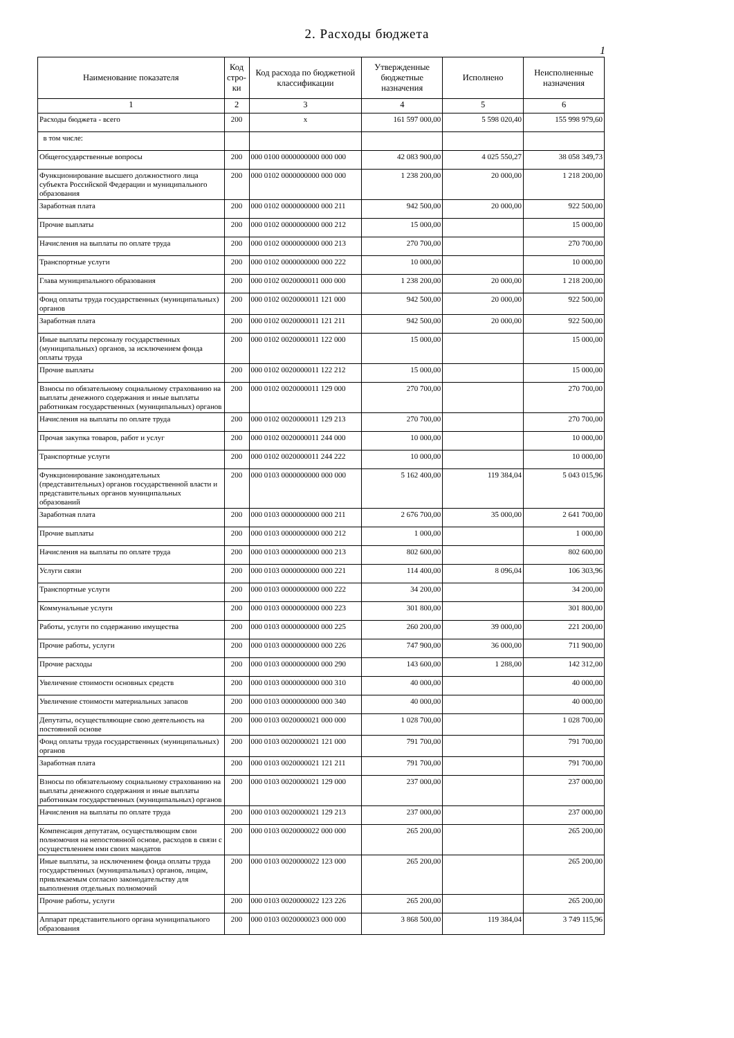2. Расходы бюджета
1
| Наименование показателя | Код стро-ки | Код расхода по бюджетной классификации | Утвержденные бюджетные назначения | Исполнено | Неисполненные назначения |
| --- | --- | --- | --- | --- | --- |
| 1 | 2 | 3 | 4 | 5 | 6 |
| Расходы бюджета - всего | 200 | x | 161 597 000,00 | 5 598 020,40 | 155 998 979,60 |
| в том числе: | | | | | |
| Общегосударственные вопросы | 200 | 000 0100 0000000000 000 000 | 42 083 900,00 | 4 025 550,27 | 38 058 349,73 |
| Функционирование высшего должностного лица субъекта Российской Федерации и муниципального образования | 200 | 000 0102 0000000000 000 000 | 1 238 200,00 | 20 000,00 | 1 218 200,00 |
| Заработная плата | 200 | 000 0102 0000000000 000 211 | 942 500,00 | 20 000,00 | 922 500,00 |
| Прочие выплаты | 200 | 000 0102 0000000000 000 212 | 15 000,00 | | 15 000,00 |
| Начисления на выплаты по оплате труда | 200 | 000 0102 0000000000 000 213 | 270 700,00 | | 270 700,00 |
| Транспортные услуги | 200 | 000 0102 0000000000 000 222 | 10 000,00 | | 10 000,00 |
| Глава муниципального образования | 200 | 000 0102 0020000011 000 000 | 1 238 200,00 | 20 000,00 | 1 218 200,00 |
| Фонд оплаты труда государственных (муниципальных) органов | 200 | 000 0102 0020000011 121 000 | 942 500,00 | 20 000,00 | 922 500,00 |
| Заработная плата | 200 | 000 0102 0020000011 121 211 | 942 500,00 | 20 000,00 | 922 500,00 |
| Иные выплаты персоналу государственных (муниципальных) органов, за исключением фонда оплаты труда | 200 | 000 0102 0020000011 122 000 | 15 000,00 | | 15 000,00 |
| Прочие выплаты | 200 | 000 0102 0020000011 122 212 | 15 000,00 | | 15 000,00 |
| Взносы по обязательному социальному страхованию на выплаты денежного содержания и иные выплаты работникам государственных (муниципальных) органов | 200 | 000 0102 0020000011 129 000 | 270 700,00 | | 270 700,00 |
| Начисления на выплаты по оплате труда | 200 | 000 0102 0020000011 129 213 | 270 700,00 | | 270 700,00 |
| Прочая закупка товаров, работ и услуг | 200 | 000 0102 0020000011 244 000 | 10 000,00 | | 10 000,00 |
| Транспортные услуги | 200 | 000 0102 0020000011 244 222 | 10 000,00 | | 10 000,00 |
| Функционирование законодательных (представительных) органов государственной власти и представительных органов муниципальных образований | 200 | 000 0103 0000000000 000 000 | 5 162 400,00 | 119 384,04 | 5 043 015,96 |
| Заработная плата | 200 | 000 0103 0000000000 000 211 | 2 676 700,00 | 35 000,00 | 2 641 700,00 |
| Прочие выплаты | 200 | 000 0103 0000000000 000 212 | 1 000,00 | | 1 000,00 |
| Начисления на выплаты по оплате труда | 200 | 000 0103 0000000000 000 213 | 802 600,00 | | 802 600,00 |
| Услуги связи | 200 | 000 0103 0000000000 000 221 | 114 400,00 | 8 096,04 | 106 303,96 |
| Транспортные услуги | 200 | 000 0103 0000000000 000 222 | 34 200,00 | | 34 200,00 |
| Коммунальные услуги | 200 | 000 0103 0000000000 000 223 | 301 800,00 | | 301 800,00 |
| Работы, услуги по содержанию имущества | 200 | 000 0103 0000000000 000 225 | 260 200,00 | 39 000,00 | 221 200,00 |
| Прочие работы, услуги | 200 | 000 0103 0000000000 000 226 | 747 900,00 | 36 000,00 | 711 900,00 |
| Прочие расходы | 200 | 000 0103 0000000000 000 290 | 143 600,00 | 1 288,00 | 142 312,00 |
| Увеличение стоимости основных средств | 200 | 000 0103 0000000000 000 310 | 40 000,00 | | 40 000,00 |
| Увеличение стоимости материальных запасов | 200 | 000 0103 0000000000 000 340 | 40 000,00 | | 40 000,00 |
| Депутаты, осуществляющие свою деятельность на постоянной основе | 200 | 000 0103 0020000021 000 000 | 1 028 700,00 | | 1 028 700,00 |
| Фонд оплаты труда государственных (муниципальных) органов | 200 | 000 0103 0020000021 121 000 | 791 700,00 | | 791 700,00 |
| Заработная плата | 200 | 000 0103 0020000021 121 211 | 791 700,00 | | 791 700,00 |
| Взносы по обязательному социальному страхованию на выплаты денежного содержания и иные выплаты работникам государственных (муниципальных) органов | 200 | 000 0103 0020000021 129 000 | 237 000,00 | | 237 000,00 |
| Начисления на выплаты по оплате труда | 200 | 000 0103 0020000021 129 213 | 237 000,00 | | 237 000,00 |
| Компенсация депутатам, осуществляющим свои полномочия на непостоянной основе, расходов в связи с осуществлением ими своих мандатов | 200 | 000 0103 0020000022 000 000 | 265 200,00 | | 265 200,00 |
| Иные выплаты, за исключением фонда оплаты труда государственных (муниципальных) органов, лицам, привлекаемым согласно законодательству для выполнения отдельных полномочий | 200 | 000 0103 0020000022 123 000 | 265 200,00 | | 265 200,00 |
| Прочие работы, услуги | 200 | 000 0103 0020000022 123 226 | 265 200,00 | | 265 200,00 |
| Аппарат представительного органа муниципального образования | 200 | 000 0103 0020000023 000 000 | 3 868 500,00 | 119 384,04 | 3 749 115,96 |